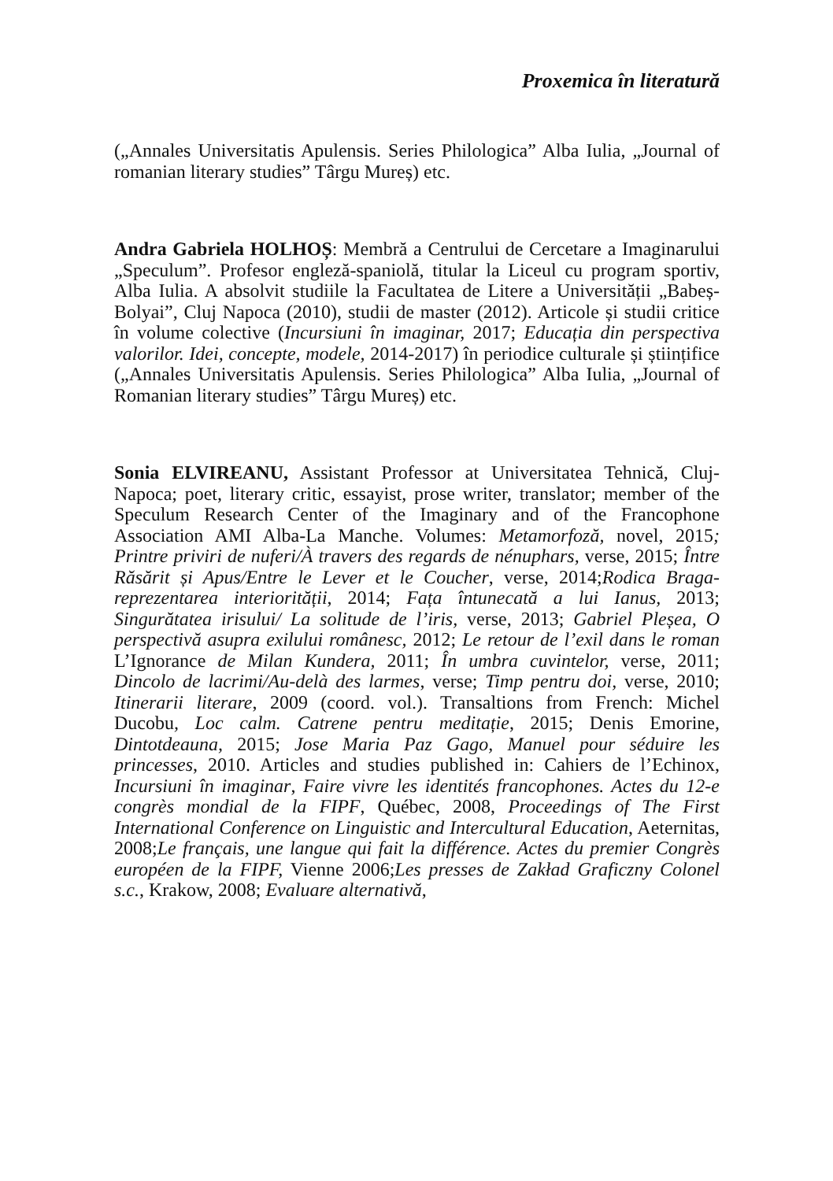Proxemica în literatură
(„Annales Universitatis Apulensis. Series Philologica” Alba Iulia, „Journal of romanian literary studies” Târgu Mureș) etc.
Andra Gabriela HOLHOȘ: Membră a Centrului de Cercetare a Imaginarului „Speculum”. Profesor engleză-spaniolă, titular la Liceul cu program sportiv, Alba Iulia. A absolvit studiile la Facultatea de Litere a Universității „Babeș-Bolyai”, Cluj Napoca (2010), studii de master (2012). Articole și studii critice în volume colective (Incursiuni în imaginar, 2017; Educația din perspectiva valorilor. Idei, concepte, modele, 2014-2017) în periodice culturale și științifice („Annales Universitatis Apulensis. Series Philologica” Alba Iulia, „Journal of Romanian literary studies” Târgu Mureș) etc.
Sonia ELVIREANU, Assistant Professor at Universitatea Tehnică, Cluj-Napoca; poet, literary critic, essayist, prose writer, translator; member of the Speculum Research Center of the Imaginary and of the Francophone Association AMI Alba-La Manche. Volumes: Metamorfoză, novel, 2015; Printre priviri de nuferi/À travers des regards de nénuphars, verse, 2015; Între Răsărit și Apus/Entre le Lever et le Coucher, verse, 2014;Rodica Braga-reprezentarea interiorității, 2014; Fața întunecată a lui Ianus, 2013; Singurătatea irisului/ La solitude de l’iris, verse, 2013; Gabriel Pleșea, O perspectivă asupra exilului românesc, 2012; Le retour de l’exil dans le roman L’Ignorance de Milan Kundera, 2011; În umbra cuvintelor, verse, 2011; Dincolo de lacrimi/Au-delà des larmes, verse; Timp pentru doi, verse, 2010; Itinerarii literare, 2009 (coord. vol.). Transaltions from French: Michel Ducobu, Loc calm. Catrene pentru meditație, 2015; Denis Emorine, Dintotdeauna, 2015; Jose Maria Paz Gago, Manuel pour séduire les princesses, 2010. Articles and studies published in: Cahiers de l’Echinox, Incursiuni în imaginar, Faire vivre les identités francophones. Actes du 12-e congrès mondial de la FIPF, Québec, 2008, Proceedings of The First International Conference on Linguistic and Intercultural Education, Aeternitas, 2008;Le français, une langue qui fait la différence. Actes du premier Congrès européen de la FIPF, Vienne 2006;Les presses de Zakład Graficzny Colonel s.c., Krakow, 2008; Evaluare alternativă,